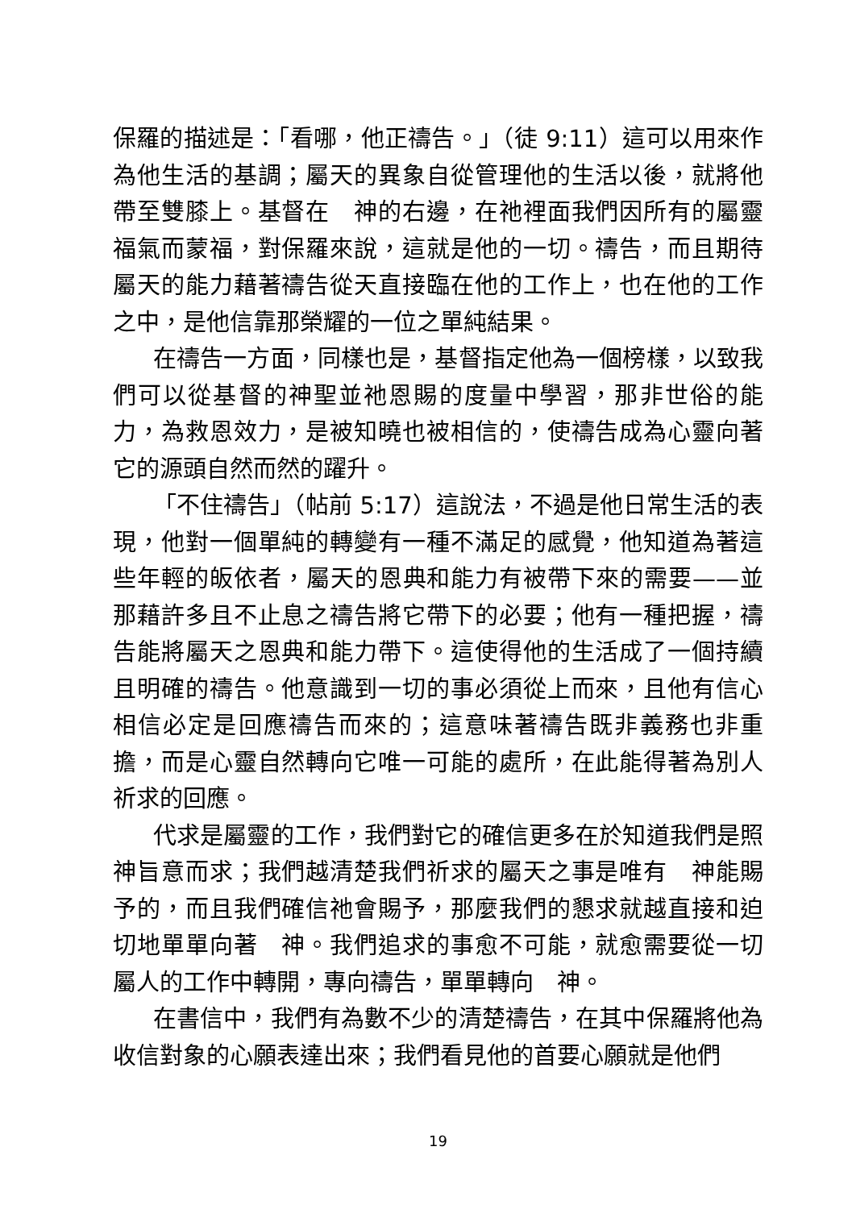保羅的描述是：「看哪，他正禱告。」（徒 9:11）這可以用來作為他生活的基調；屬天的異象自從管理他的生活以後，就將他帶至雙膝上。基督在　神的右邊，在祂裡面我們因所有的屬靈福氣而蒙福，對保羅來說，這就是他的一切。禱告，而且期待屬天的能力藉著禱告從天直接臨在他的工作上，也在他的工作之中，是他信靠那榮耀的一位之單純結果。
在禱告一方面，同樣也是，基督指定他為一個榜樣，以致我們可以從基督的神聖並祂恩賜的度量中學習，那非世俗的能力，為救恩效力，是被知曉也被相信的，使禱告成為心靈向著它的源頭自然而然的躍升。
「不住禱告」（帖前 5:17）這說法，不過是他日常生活的表現，他對一個單純的轉變有一種不滿足的感覺，他知道為著這些年輕的皈依者，屬天的恩典和能力有被帶下來的需要——並那藉許多且不止息之禱告將它帶下的必要；他有一種把握，禱告能將屬天之恩典和能力帶下。這使得他的生活成了一個持續且明確的禱告。他意識到一切的事必須從上而來，且他有信心相信必定是回應禱告而來的；這意味著禱告既非義務也非重擔，而是心靈自然轉向它唯一可能的處所，在此能得著為別人祈求的回應。
代求是屬靈的工作，我們對它的確信更多在於知道我們是照　神旨意而求；我們越清楚我們祈求的屬天之事是唯有　神能賜予的，而且我們確信祂會賜予，那麼我們的懇求就越直接和迫切地單單向著　神。我們追求的事愈不可能，就愈需要從一切屬人的工作中轉開，專向禱告，單單轉向　神。
在書信中，我們有為數不少的清楚禱告，在其中保羅將他為收信對象的心願表達出來；我們看見他的首要心願就是他們
19